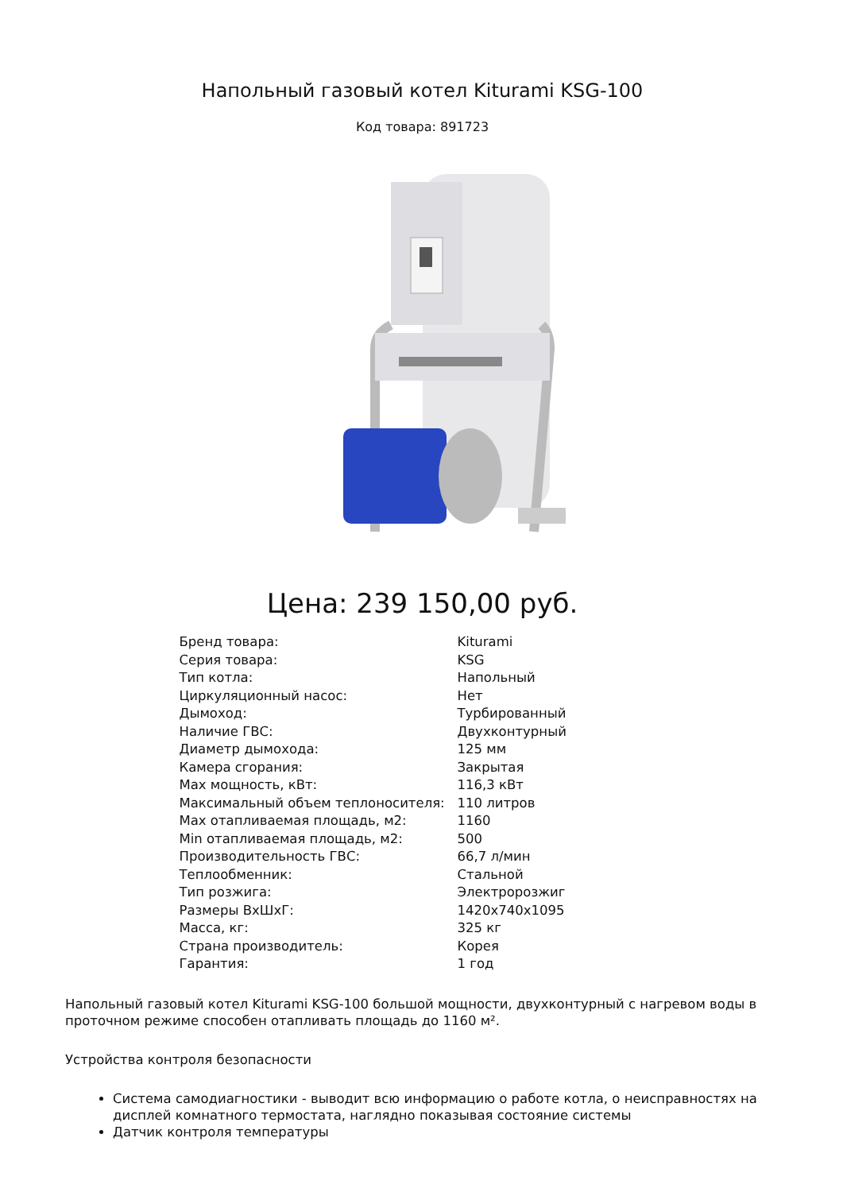Напольный газовый котел Kiturami KSG-100
Код товара: 891723
Цена: 239 150,00 руб.
| Бренд товара: | Kiturami |
| Серия товара: | KSG |
| Тип котла: | Напольный |
| Циркуляционный насос: | Нет |
| Дымоход: | Турбированный |
| Наличие ГВС: | Двухконтурный |
| Диаметр дымохода: | 125 мм |
| Камера сгорания: | Закрытая |
| Max мощность, кВт: | 116,3 кВт |
| Максимальный объем теплоносителя: | 110 литров |
| Max отапливаемая площадь, м2: | 1160 |
| Min отапливаемая площадь, м2: | 500 |
| Производительность ГВС: | 66,7 л/мин |
| Теплообменник: | Стальной |
| Тип розжига: | Электророзжиг |
| Размеры ВхШхГ: | 1420x740x1095 |
| Масса, кг: | 325 кг |
| Страна производитель: | Корея |
| Гарантия: | 1 год |
Напольный газовый котел Kiturami KSG-100 большой мощности, двухконтурный с нагревом воды в проточном режиме способен отапливать площадь до 1160 м².
Устройства контроля безопасности
Система самодиагностики - выводит всю информацию о работе котла, о неисправностях на дисплей комнатного термостата, наглядно показывая состояние системы
Датчик контроля температуры